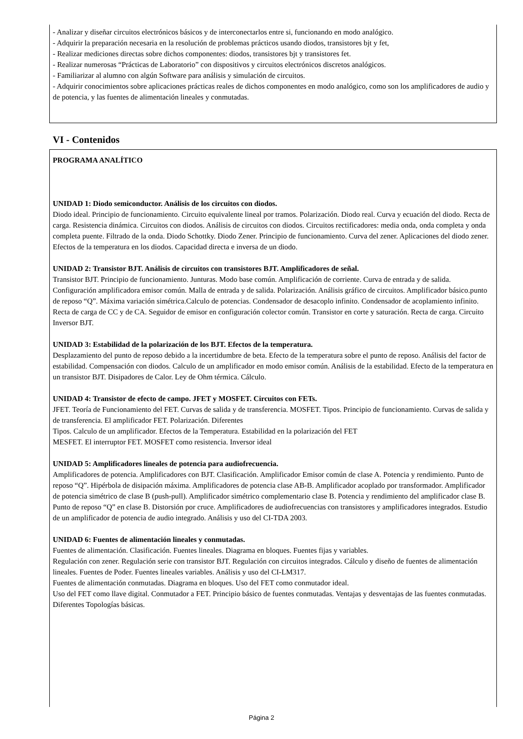- Analizar y diseñar circuitos electrónicos básicos y de interconectarlos entre si, funcionando en modo analógico.
- Adquirir la preparación necesaria en la resolución de problemas prácticos usando diodos, transistores bjt y fet,
- Realizar mediciones directas sobre dichos componentes: diodos, transistores bjt y transistores fet.
- Realizar numerosas “Prácticas de Laboratorio” con dispositivos y circuitos electrónicos discretos analógicos.
- Familiarizar al alumno con algún Software para análisis y simulación de circuitos.
- Adquirir conocimientos sobre aplicaciones prácticas reales de dichos componentes en modo analógico, como son los amplificadores de audio y de potencia, y las fuentes de alimentación lineales y conmutadas.
VI - Contenidos
PROGRAMA ANALÍTICO
UNIDAD 1: Diodo semiconductor. Análisis de los circuitos con diodos.
Diodo ideal. Principio de funcionamiento. Circuito equivalente lineal por tramos. Polarización. Diodo real. Curva y ecuación del diodo. Recta de carga. Resistencia dinámica. Circuitos con diodos. Análisis de circuitos con diodos. Circuitos rectificadores: media onda, onda completa y onda completa puente. Filtrado de la onda. Diodo Schottky. Diodo Zener. Principio de funcionamiento. Curva del zener. Aplicaciones del diodo zener. Efectos de la temperatura en los diodos. Capacidad directa e inversa de un diodo.
UNIDAD 2: Transistor BJT. Análisis de circuitos con transistores BJT. Amplificadores de señal.
Transistor BJT. Principio de funcionamiento. Junturas. Modo base común. Amplificación de corriente. Curva de entrada y de salida. Configuración amplificadora emisor común. Malla de entrada y de salida. Polarización. Análisis gráfico de circuitos. Amplificador básico.punto de reposo “Q”. Máxima variación simétrica.Calculo de potencias. Condensador de desacoplo infinito. Condensador de acoplamiento infinito. Recta de carga de CC y de CA. Seguidor de emisor en configuración colector común. Transistor en corte y saturación. Recta de carga. Circuito Inversor BJT.
UNIDAD 3: Estabilidad de la polarización de los BJT. Efectos de la temperatura.
Desplazamiento del punto de reposo debido a la incertidumbre de beta. Efecto de la temperatura sobre el punto de reposo. Análisis del factor de estabilidad. Compensación con diodos. Calculo de un amplificador en modo emisor común. Análisis de la estabilidad. Efecto de la temperatura en un transistor BJT. Disipadores de Calor. Ley de Ohm térmica. Cálculo.
UNIDAD 4: Transistor de efecto de campo. JFET y MOSFET. Circuitos con FETs.
JFET. Teoría de Funcionamiento del FET. Curvas de salida y de transferencia. MOSFET. Tipos. Principio de funcionamiento. Curvas de salida y de transferencia. El amplificador FET. Polarización. Diferentes
Tipos. Calculo de un amplificador. Efectos de la Temperatura. Estabilidad en la polarización del FET
MESFET. El interruptor FET. MOSFET como resistencia. Inversor ideal
UNIDAD 5: Amplificadores lineales de potencia para audiofrecuencia.
Amplificadores de potencia. Amplificadores con BJT. Clasificación. Amplificador Emisor común de clase A. Potencia y rendimiento. Punto de reposo “Q”. Hipérbola de disipación máxima. Amplificadores de potencia clase AB-B. Amplificador acoplado por transformador. Amplificador de potencia simétrico de clase B (push-pull). Amplificador simétrico complementario clase B. Potencia y rendimiento del amplificador clase B. Punto de reposo “Q” en clase B. Distorsión por cruce. Amplificadores de audiofrecuencias con transistores y amplificadores integrados. Estudio de un amplificador de potencia de audio integrado. Análisis y uso del CI-TDA 2003.
UNIDAD 6: Fuentes de alimentación lineales y conmutadas.
Fuentes de alimentación. Clasificación. Fuentes lineales. Diagrama en bloques. Fuentes fijas y variables.
Regulación con zener. Regulación serie con transistor BJT. Regulación con circuitos integrados. Cálculo y diseño de fuentes de alimentación lineales. Fuentes de Poder. Fuentes lineales variables. Análisis y uso del CI-LM317.
Fuentes de alimentación conmutadas. Diagrama en bloques. Uso del FET como conmutador ideal.
Uso del FET como llave digital. Conmutador a FET. Principio básico de fuentes conmutadas. Ventajas y desventajas de las fuentes conmutadas. Diferentes Topologías básicas.
Página 2